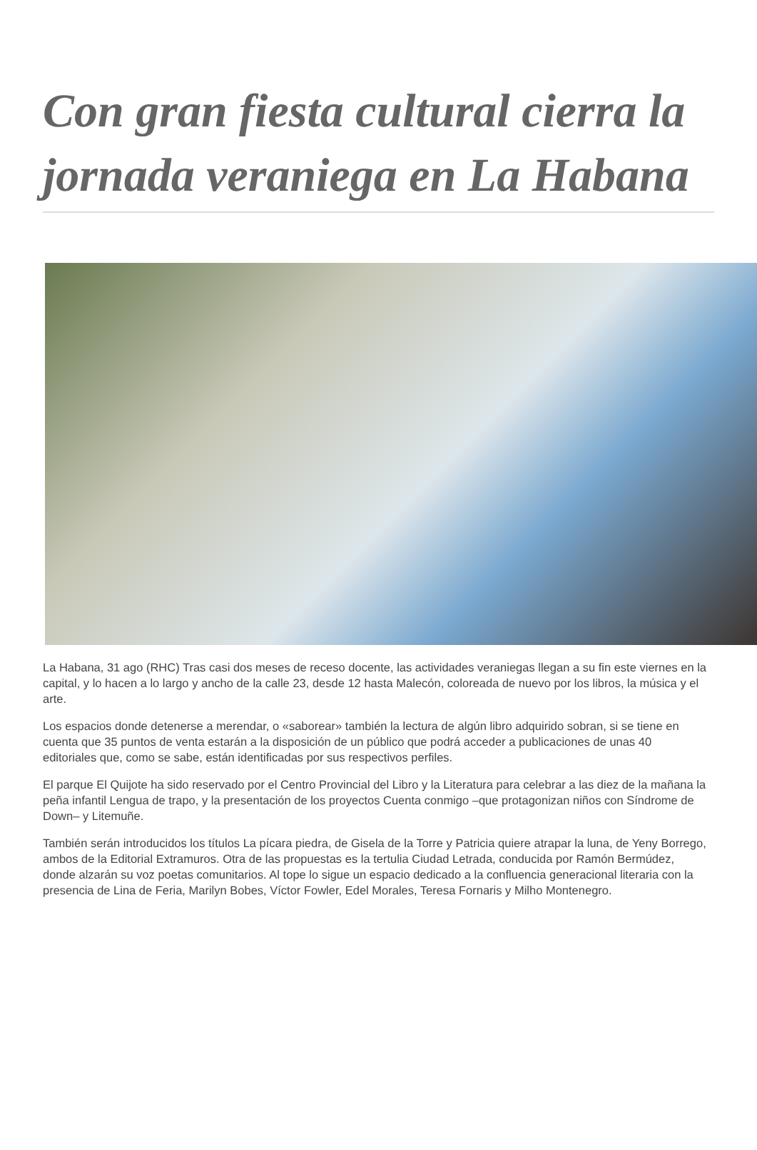Con gran fiesta cultural cierra la jornada veraniega en La Habana
La Habana, 31 ago (RHC) Tras casi dos meses de receso docente, las actividades veraniegas llegan a su fin este viernes en la capital, y lo hacen a lo largo y ancho de la calle 23, desde 12 hasta Malecón, coloreada de nuevo por los libros, la música y el arte.
Los espacios donde detenerse a merendar, o «saborear» también la lectura de algún libro adquirido sobran, si se tiene en cuenta que 35 puntos de venta estarán a la disposición de un público que podrá acceder a publicaciones de unas 40 editoriales que, como se sabe, están identificadas por sus respectivos perfiles.
El parque El Quijote ha sido reservado por el Centro Provincial del Libro y la Literatura para celebrar a las diez de la mañana la peña infantil Lengua de trapo, y la presentación de los proyectos Cuenta conmigo –que protagonizan niños con Síndrome de Down– y Litemuñe.
También serán introducidos los títulos La pícara piedra, de Gisela de la Torre y Patricia quiere atrapar la luna, de Yeny Borrego, ambos de la Editorial Extramuros. Otra de las propuestas es la tertulia Ciudad Letrada, conducida por Ramón Bermúdez, donde alzarán su voz poetas comunitarios. Al tope lo sigue un espacio dedicado a la confluencia generacional literaria con la presencia de Lina de Feria, Marilyn Bobes, Víctor Fowler, Edel Morales, Teresa Fornaris y Milho Montenegro.